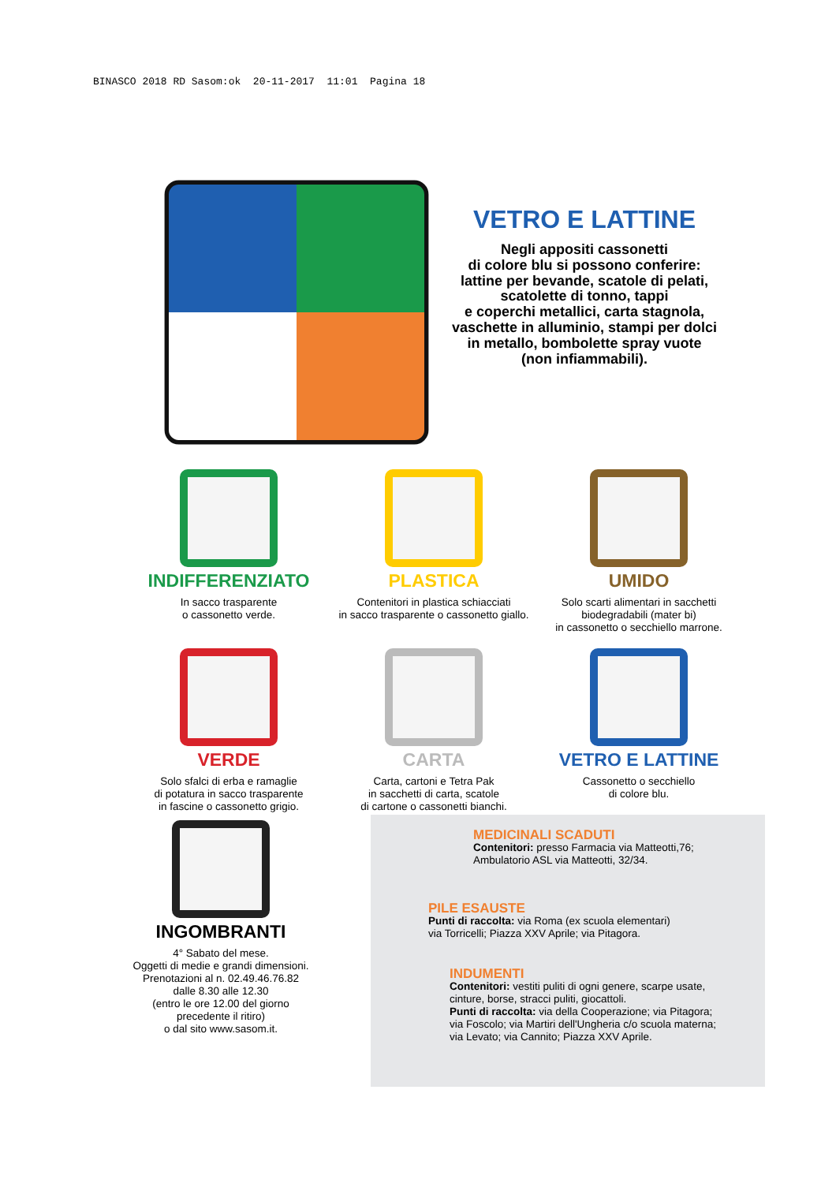BINASCO 2018 RD Sasom:ok 20-11-2017 11:01 Pagina 18
VETRO E LATTINE
Negli appositi cassonetti
di colore blu si possono conferire:
lattine per bevande, scatole di pelati,
scatolette di tonno, tappi
e coperchi metallici, carta stagnola,
vaschette in alluminio, stampi per dolci
in metallo, bombolette spray vuote
(non infiammabili).
INDIFFERENZIATO
In sacco trasparente
o cassonetto verde.
PLASTICA
Contenitori in plastica schiacciati
in sacco trasparente o cassonetto giallo.
UMIDO
Solo scarti alimentari in sacchetti
biodegradabili (mater bi)
in cassonetto o secchiello marrone.
VERDE
Solo sfalci di erba e ramaglie
di potatura in sacco trasparente
in fascine o cassonetto grigio.
CARTA
Carta, cartoni e Tetra Pak
in sacchetti di carta, scatole
di cartone o cassonetti bianchi.
VETRO E LATTINE
Cassonetto o secchiello
di colore blu.
INGOMBRANTI
4° Sabato del mese.
Oggetti di medie e grandi dimensioni.
Prenotazioni al n. 02.49.46.76.82
dalle 8.30 alle 12.30
(entro le ore 12.00 del giorno
precedente il ritiro)
o dal sito www.sasom.it.
MEDICINALI SCADUTI
Contenitori: presso Farmacia via Matteotti,76;
Ambulatorio ASL via Matteotti, 32/34.
PILE ESAUSTE
Punti di raccolta: via Roma (ex scuola elementari)
via Torricelli; Piazza XXV Aprile; via Pitagora.
INDUMENTI
Contenitori: vestiti puliti di ogni genere, scarpe usate,
cinture, borse, stracci puliti, giocattoli.
Punti di raccolta: via della Cooperazione; via Pitagora;
via Foscolo; via Martiri dell'Ungheria c/o scuola materna;
via Levato; via Cannito; Piazza XXV Aprile.